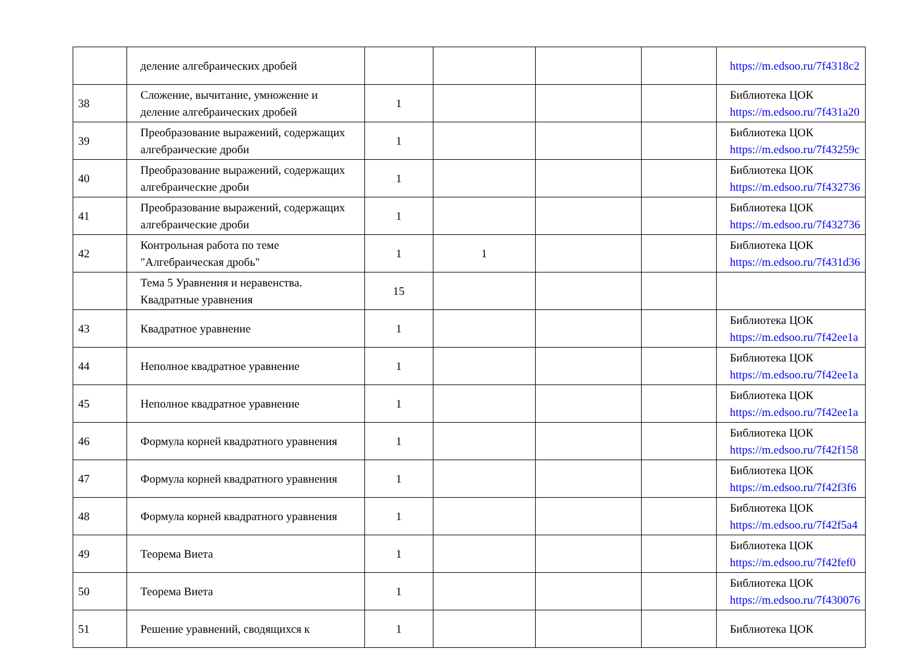| | деление алгебраических дробей | | | | | https://m.edsoo.ru/7f4318c2 |
| 38 | Сложение, вычитание, умножение и деление алгебраических дробей | 1 | | | | Библиотека ЦОК https://m.edsoo.ru/7f431a20 |
| 39 | Преобразование выражений, содержащих алгебраические дроби | 1 | | | | Библиотека ЦОК https://m.edsoo.ru/7f43259c |
| 40 | Преобразование выражений, содержащих алгебраические дроби | 1 | | | | Библиотека ЦОК https://m.edsoo.ru/7f432736 |
| 41 | Преобразование выражений, содержащих алгебраические дроби | 1 | | | | Библиотека ЦОК https://m.edsoo.ru/7f432736 |
| 42 | Контрольная работа по теме "Алгебраическая дробь" | 1 | 1 | | | Библиотека ЦОК https://m.edsoo.ru/7f431d36 |
| | Тема 5 Уравнения и неравенства. Квадратные уравнения | 15 | | | | |
| 43 | Квадратное уравнение | 1 | | | | Библиотека ЦОК https://m.edsoo.ru/7f42ee1a |
| 44 | Неполное квадратное уравнение | 1 | | | | Библиотека ЦОК https://m.edsoo.ru/7f42ee1a |
| 45 | Неполное квадратное уравнение | 1 | | | | Библиотека ЦОК https://m.edsoo.ru/7f42ee1a |
| 46 | Формула корней квадратного уравнения | 1 | | | | Библиотека ЦОК https://m.edsoo.ru/7f42f158 |
| 47 | Формула корней квадратного уравнения | 1 | | | | Библиотека ЦОК https://m.edsoo.ru/7f42f3f6 |
| 48 | Формула корней квадратного уравнения | 1 | | | | Библиотека ЦОК https://m.edsoo.ru/7f42f5a4 |
| 49 | Теорема Виета | 1 | | | | Библиотека ЦОК https://m.edsoo.ru/7f42fef0 |
| 50 | Теорема Виета | 1 | | | | Библиотека ЦОК https://m.edsoo.ru/7f430076 |
| 51 | Решение уравнений, сводящихся к | 1 | | | | Библиотека ЦОК |